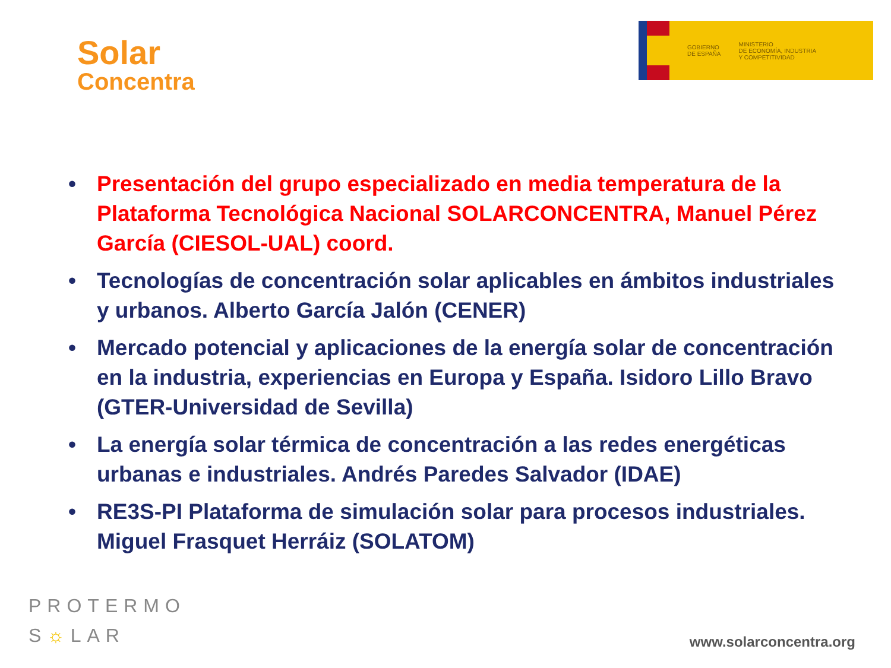Solar
Concentra
GOBIERNO
DE ESPAÑA
MINISTERIO
DE ECONOMÍA, INDUSTRIA
Y COMPETITIVIDAD
• Presentación del grupo especializado en media temperatura de la Plataforma Tecnológica Nacional SOLARCONCENTRA, Manuel Pérez García (CIESOL-UAL) coord.
• Tecnologías de concentración solar aplicables en ámbitos industriales y urbanos. Alberto García Jalón (CENER)
• Mercado potencial y aplicaciones de la energía solar de concentración en la industria, experiencias en Europa y España. Isidoro Lillo Bravo (GTER-Universidad de Sevilla)
• La energía solar térmica de concentración a las redes energéticas urbanas e industriales. Andrés Paredes Salvador (IDAE)
• RE3S-PI Plataforma de simulación solar para procesos industriales. Miguel Frasquet Herráiz (SOLATOM)
PROTERMO
S☼LAR
www.solarconcentra.org